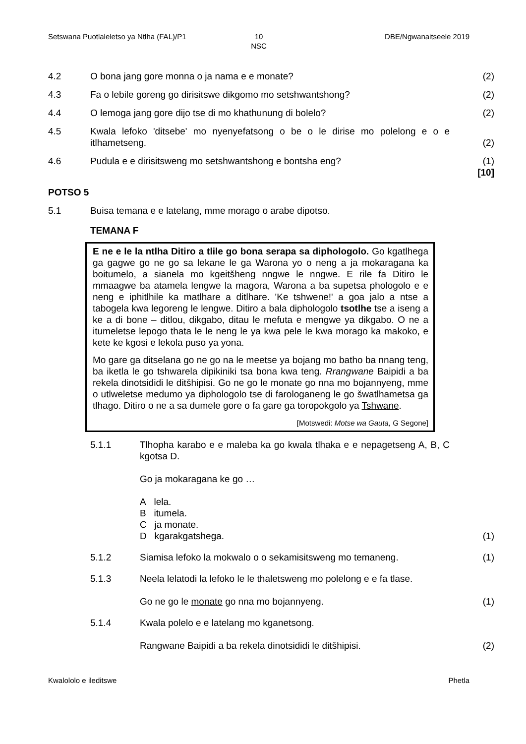Setswana Puotlaleletso ya Ntlha (FAL)/P1
10
NSC
DBE/Ngwanaitseele 2019
4.2 O bona jang gore monna o ja nama e e monate?
(2)
4.3 Fa o lebile goreng go dirisitswe dikgomo mo setshwantshong?
(2)
4.4 O lemoga jang gore dijo tse di mo khathunung di bolelo?
(2)
4.5 Kwala lefoko 'ditsebe' mo nyenyefatsong o be o le dirise mo polelong e o e itlhametseng.
(2)
4.6 Pudula e e dirisitsweng mo setshwantshong e bontsha eng?
(1)
[10]
POTSO 5
5.1 Buisa temana e e latelang, mme morago o arabe dipotso.
TEMANA F
E ne e le la ntlha Ditiro a tlile go bona serapa sa diphologolo. Go kgatlhega ga gagwe go ne go sa lekane le ga Warona yo o neng a ja mokaragana ka boitumelo, a sianela mo kgeitšheng nngwe le nngwe. E rile fa Ditiro le mmaagwe ba atamela lengwe la magora, Warona a ba supetsa phologolo e e neng e iphitlhile ka matlhare a ditlhare. 'Ke tshwene!' a goa jalo a ntse a tabogela kwa legoreng le lengwe. Ditiro a bala diphologolo tsotlhe tse a iseng a ke a di bone – ditlou, dikgabo, ditau le mefuta e mengwe ya dikgabo. O ne a itumeletse lepogo thata le le neng le ya kwa pele le kwa morago ka makoko, e kete ke kgosi e lekola puso ya yona.
Mo gare ga ditselana go ne go na le meetse ya bojang mo batho ba nnang teng, ba iketla le go tshwarela dipikiniki tsa bona kwa teng. Rrangwane Baipidi a ba rekela dinotsididi le ditšhipisi. Go ne go le monate go nna mo bojannyeng, mme o utlweletse medumo ya diphologolo tse di farologaneng le go šwatlhametsa ga tlhago. Ditiro o ne a sa dumele gore o fa gare ga toropokgolo ya Tshwane.
[Motswedi: Motse wa Gauta, G Segone]
5.1.1 Tlhopha karabo e e maleba ka go kwala tlhaka e e nepagetseng A, B, C kgotsa D.
Go ja mokaragana ke go …
A lela.
B itumela.
C ja monate.
D kgarakgatshega.
(1)
5.1.2 Siamisa lefoko la mokwalo o o sekamisitsweng mo temaneng.
(1)
5.1.3 Neela lelatodi la lefoko le le thaletsweng mo polelong e e fa tlase.
Go ne go le monate go nna mo bojannyeng.
(1)
5.1.4 Kwala polelo e e latelang mo kganetsong.
Rangwane Baipidi a ba rekela dinotsididi le ditšhipisi.
(2)
Kwalololo e ileditswe Phetla